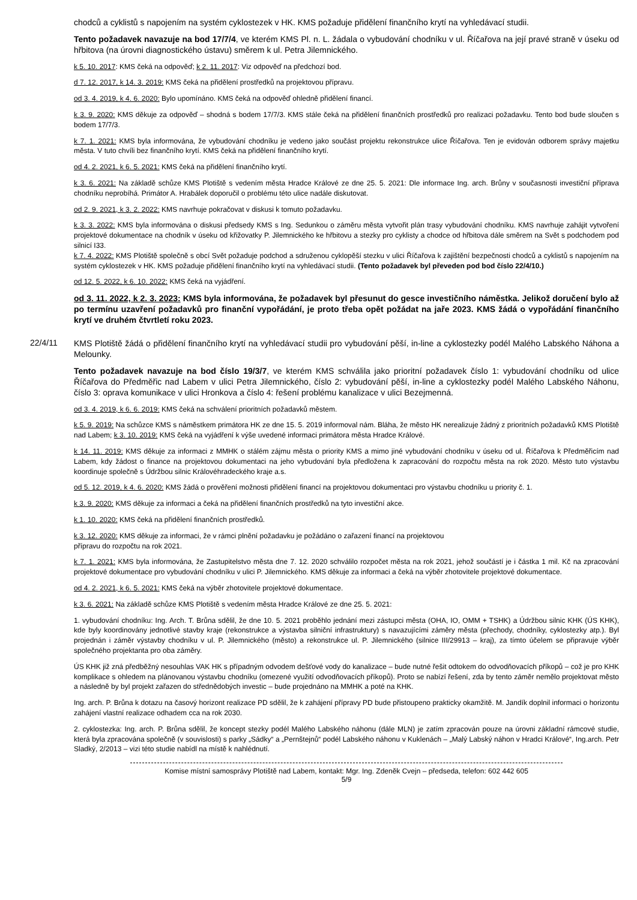chodců a cyklistů s napojením na systém cyklostezek v HK. KMS požaduje přidělení finančního krytí na vyhledávací studii.
Tento požadavek navazuje na bod 17/7/4, ve kterém KMS Pl. n. L. žádala o vybudování chodníku v ul. Říčařova na její pravé straně v úseku od hřbitova (na úrovni diagnostického ústavu) směrem k ul. Petra Jilemnického.
k 5. 10. 2017: KMS čeká na odpověď; k 2. 11. 2017: Viz odpověď na předchozí bod.
d 7. 12. 2017, k 14. 3. 2019: KMS čeká na přidělení prostředků na projektovou přípravu.
od 3. 4. 2019, k 4. 6. 2020: Bylo upomínáno. KMS čeká na odpověď ohledně přidělení financí.
k 3. 9. 2020: KMS děkuje za odpověď – shodná s bodem 17/7/3. KMS stále čeká na přidělení finančních prostředků pro realizaci požadavku. Tento bod bude sloučen s bodem 17/7/3.
k 7. 1. 2021: KMS byla informována, že vybudování chodníku je vedeno jako součást projektu rekonstrukce ulice Říčařova. Ten je evidován odborem správy majetku města. V tuto chvíli bez finančního krytí. KMS čeká na přidělení finančního krytí.
od 4. 2. 2021, k 6. 5. 2021: KMS čeká na přidělení finančního krytí.
k 3. 6. 2021: Na základě schůze KMS Plotiště s vedením města Hradce Králové ze dne 25. 5. 2021: Dle informace Ing. arch. Brůny v současnosti investiční příprava chodníku neprobíhá. Primátor A. Hrabálek doporučil o problému této ulice nadále diskutovat.
od 2. 9. 2021, k 3. 2. 2022: KMS navrhuje pokračovat v diskusi k tomuto požadavku.
k 3. 3. 2022: KMS byla informována o diskusi předsedy KMS s Ing. Sedunkou o záměru města vytvořit plán trasy vybudování chodníku. KMS navrhuje zahájit vytvoření projektové dokumentace na chodník v úseku od křižovatky P. Jilemnického ke hřbitovu a stezky pro cyklisty a chodce od hřbitova dále směrem na Svět s podchodem pod silnicí I33.
k 7. 4. 2022: KMS Plotiště společně s obcí Svět požaduje podchod a sdruženou cyklopěší stezku v ulici Říčařova k zajištění bezpečnosti chodců a cyklistů s napojením na systém cyklostezek v HK. KMS požaduje přidělení finančního krytí na vyhledávací studii. (Tento požadavek byl převeden pod bod číslo 22/4/10.)
od 12. 5. 2022, k 6. 10. 2022: KMS čeká na vyjádření.
od 3. 11. 2022, k 2. 3. 2023: KMS byla informována, že požadavek byl přesunut do gesce investičního náměstka. Jelikož doručení bylo až po termínu uzavření požadavků pro finanční vypořádání, je proto třeba opět požádat na jaře 2023. KMS žádá o vypořádání finančního krytí ve druhém čtvrtletí roku 2023.
22/4/11
KMS Plotiště žádá o přidělení finančního krytí na vyhledávací studii pro vybudování pěší, in-line a cyklostezky podél Malého Labského Náhona a Melounky.
Tento požadavek navazuje na bod číslo 19/3/7, ve kterém KMS schválila jako prioritní požadavek číslo 1: vybudování chodníku od ulice Říčařova do Předměřic nad Labem v ulici Petra Jilemnického, číslo 2: vybudování pěší, in-line a cyklostezky podél Malého Labského Náhonu, číslo 3: oprava komunikace v ulici Hronkova a číslo 4: řešení problému kanalizace v ulici Bezejmenná.
od 3. 4. 2019, k 6. 6. 2019: KMS čeká na schválení prioritních požadavků městem.
k 5. 9. 2019: Na schůzce KMS s náměstkem primátora HK ze dne 15. 5. 2019 informoval nám. Bláha, že město HK nerealizuje žádný z prioritních požadavků KMS Plotiště nad Labem; k 3. 10. 2019: KMS čeká na vyjádření k výše uvedené informaci primátora města Hradce Králové.
k 14. 11. 2019: KMS děkuje za informaci z MMHK o stálém zájmu města o priority KMS a mimo jiné vybudování chodníku v úseku od ul. Říčařova k Předměřicím nad Labem, kdy žádost o finance na projektovou dokumentaci na jeho vybudování byla předložena k zapracování do rozpočtu města na rok 2020. Město tuto výstavbu koordinuje společně s Údržbou silnic Královéhradeckého kraje a.s.
od 5. 12. 2019, k 4. 6. 2020: KMS žádá o prověření možnosti přidělení financí na projektovou dokumentaci pro výstavbu chodníku u priority č. 1.
k 3. 9. 2020: KMS děkuje za informaci a čeká na přidělení finančních prostředků na tyto investiční akce.
k 1. 10. 2020: KMS čeká na přidělení finančních prostředků.
k 3. 12. 2020: KMS děkuje za informaci, že v rámci plnění požadavku je požádáno o zařazení financí na projektovou
přípravu do rozpočtu na rok 2021.
k 7. 1. 2021: KMS byla informována, že Zastupitelstvo města dne 7. 12. 2020 schválilo rozpočet města na rok 2021, jehož součástí je i částka 1 mil. Kč na zpracování projektové dokumentace pro vybudování chodníku v ulici P. Jilemnického. KMS děkuje za informaci a čeká na výběr zhotovitele projektové dokumentace.
od 4. 2. 2021, k 6. 5. 2021: KMS čeká na výběr zhotovitele projektové dokumentace.
k 3. 6. 2021: Na základě schůze KMS Plotiště s vedením města Hradce Králové ze dne 25. 5. 2021:
1. vybudování chodníku: Ing. Arch. T. Brůna sdělil, že dne 10. 5. 2021 proběhlo jednání mezi zástupci města (OHA, IO, OMM + TSHK) a Údržbou silnic KHK (ÚS KHK), kde byly koordinovány jednotlivé stavby kraje (rekonstrukce a výstavba silniční infrastruktury) s navazujícími záměry města (přechody, chodníky, cyklostezky atp.). Byl projednán i záměr výstavby chodníku v ul. P. Jilemnického (město) a rekonstrukce ul. P. Jilemnického (silnice III/29913 – kraj), za tímto účelem se připravuje výběr společného projektanta pro oba záměry.
ÚS KHK již zná předběžný nesouhlas VAK HK s případným odvodem dešťové vody do kanalizace – bude nutné řešit odtokem do odvodňovacích příkopů – což je pro KHK komplikace s ohledem na plánovanou výstavbu chodníku (omezené využití odvodňovacích příkopů). Proto se nabízí řešení, zda by tento záměr nemělo projektovat město a následně by byl projekt zařazen do střednědobých investic – bude projednáno na MMHK a poté na KHK.
Ing. arch. P. Brůna k dotazu na časový horizont realizace PD sdělil, že k zahájení přípravy PD bude přistoupeno prakticky okamžitě. M. Jandík doplnil informaci o horizontu zahájení vlastní realizace odhadem cca na rok 2030.
2. cyklostezka: Ing. arch. P. Brůna sdělil, že koncept stezky podél Malého Labského náhonu (dále MLN) je zatím zpracován pouze na úrovni základní rámcové studie, která byla zpracována společně (v souvislosti) s parky „Sádky“ a „Pernštejnů“ podél Labského náhonu v Kuklenách – „Malý Labský náhon v Hradci Králové“, Ing.arch. Petr Sladký, 2/2013 – vizi této studie nabídl na místě k nahlédnutí.
Komise místní samosprávy Plotiště nad Labem, kontakt: Mgr. Ing. Zdeněk Cvejn – předseda, telefon: 602 442 605
5/9